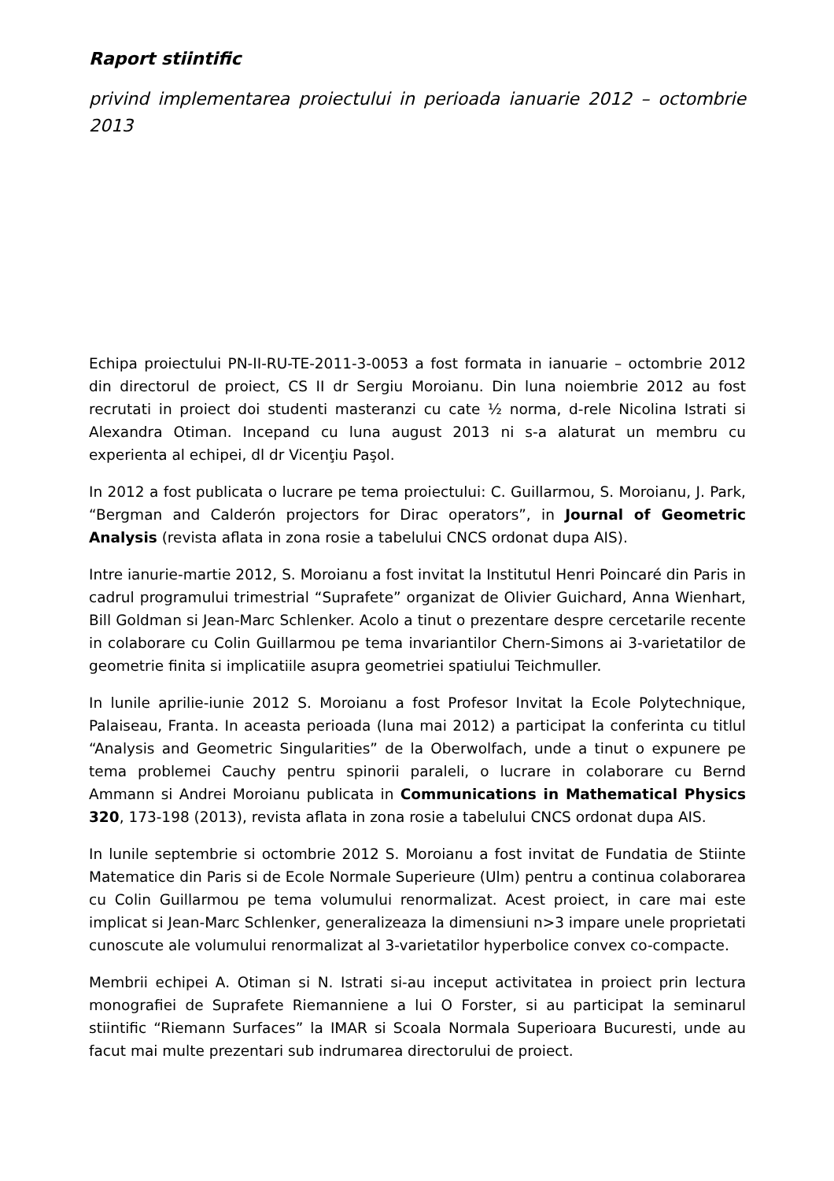Raport stiintific
privind implementarea proiectului in perioada ianuarie 2012 – octombrie 2013
Echipa proiectului PN-II-RU-TE-2011-3-0053 a fost formata in ianuarie – octombrie 2012 din directorul de proiect, CS II dr Sergiu Moroianu. Din luna noiembrie 2012 au fost recrutati in proiect doi studenti masteranzi cu cate ½ norma, d-rele Nicolina Istrati si Alexandra Otiman. Incepand cu luna august 2013 ni s-a alaturat un membru cu experienta al echipei, dl dr Vicenţiu Paşol.
In 2012 a fost publicata o lucrare pe tema proiectului: C. Guillarmou, S. Moroianu, J. Park, “Bergman and Calderón projectors for Dirac operators”, in Journal of Geometric Analysis (revista aflata in zona rosie a tabelului CNCS ordonat dupa AIS).
Intre ianurie-martie 2012, S. Moroianu a fost invitat la Institutul Henri Poincaré din Paris in cadrul programului trimestrial “Suprafete” organizat de Olivier Guichard, Anna Wienhart, Bill Goldman si Jean-Marc Schlenker. Acolo a tinut o prezentare despre cercetarile recente in colaborare cu Colin Guillarmou pe tema invariantilor Chern-Simons ai 3-varietatilor de geometrie finita si implicatiile asupra geometriei spatiului Teichmuller.
In lunile aprilie-iunie 2012 S. Moroianu a fost Profesor Invitat la Ecole Polytechnique, Palaiseau, Franta. In aceasta perioada (luna mai 2012) a participat la conferinta cu titlul “Analysis and Geometric Singularities” de la Oberwolfach, unde a tinut o expunere pe tema problemei Cauchy pentru spinorii paraleli, o lucrare in colaborare cu Bernd Ammann si Andrei Moroianu publicata in Communications in Mathematical Physics 320, 173-198 (2013), revista aflata in zona rosie a tabelului CNCS ordonat dupa AIS.
In lunile septembrie si octombrie 2012 S. Moroianu a fost invitat de Fundatia de Stiinte Matematice din Paris si de Ecole Normale Superieure (Ulm) pentru a continua colaborarea cu Colin Guillarmou pe tema volumului renormalizat. Acest proiect, in care mai este implicat si Jean-Marc Schlenker, generalizeaza la dimensiuni n>3 impare unele proprietati cunoscute ale volumului renormalizat al 3-varietatilor hyperbolice convex co-compacte.
Membrii echipei A. Otiman si N. Istrati si-au inceput activitatea in proiect prin lectura monografiei de Suprafete Riemanniene a lui O Forster, si au participat la seminarul stiintific “Riemann Surfaces” la IMAR si Scoala Normala Superioara Bucuresti, unde au facut mai multe prezentari sub indrumarea directorului de proiect.